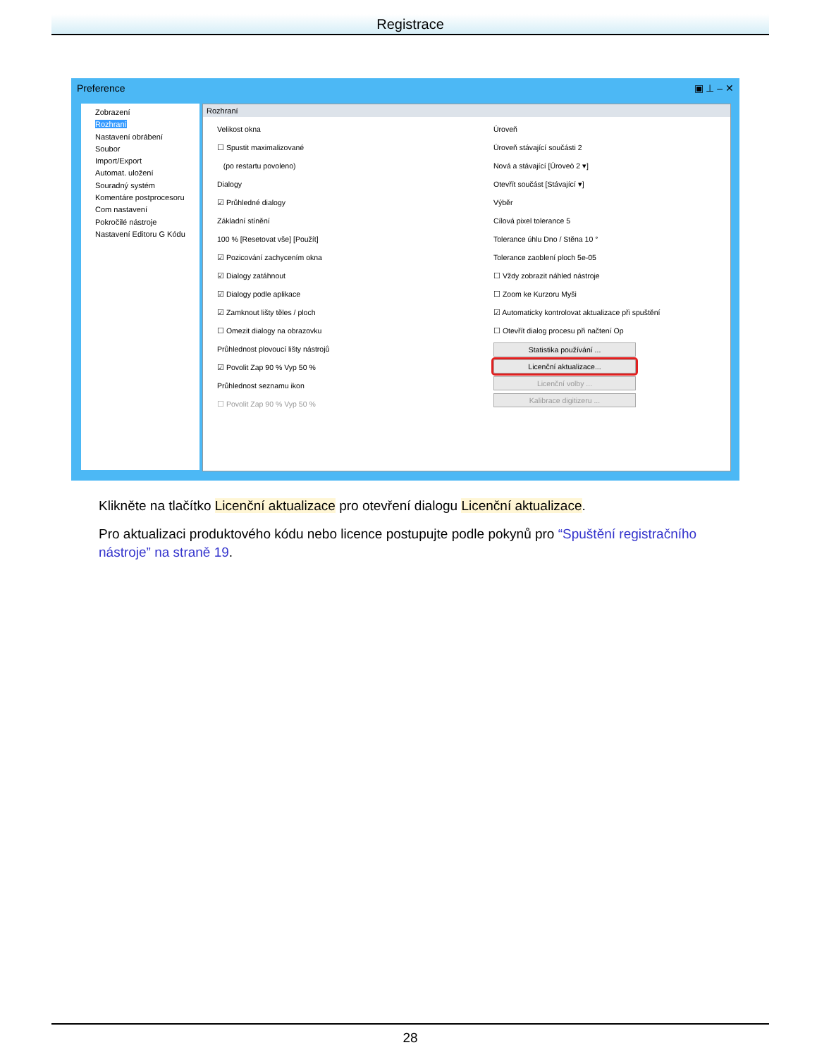Registrace
Preference ▣ ⊥ – ✕
Zobrazení
Rozhraní
Nastavení obrábení
Soubor
Import/Export
Automat. uložení
Souradný systém
Komentáre postprocesoru
Com nastavení
Pokročilé nástroje
Nastavení Editoru G Kódu
Rozhraní
Velikost okna
☐ Spustit maximalizované
(po restartu povoleno)
Dialogy
☑ Průhledné dialogy
Základní stínění
100 % [Resetovat vše] [Použít]
☑ Pozicování zachycením okna
☑ Dialogy zatáhnout
☑ Dialogy podle aplikace
☑ Zamknout lišty těles / ploch
☐ Omezit dialogy na obrazovku
Průhlednost plovoucí lišty nástrojů
☑ Povolit Zap 90 % Vyp 50 %
Průhlednost seznamu ikon
☐ Povolit Zap 90 % Vyp 50 %
Úroveň
Úroveň stávající součásti 2
Nová a stávající [Úroveò 2 ▾]
Otevřít součást [Stávající ▾]
Výběr
Cílová pixel tolerance 5
Tolerance úhlu Dno / Stěna 10 °
Tolerance zaoblení ploch 5e-05
☐ Vždy zobrazit náhled nástroje
☐ Zoom ke Kurzoru Myši
☑ Automaticky kontrolovat aktualizace při spuštění
☐ Otevřít dialog procesu při načtení Op
Statistika používání ...
Licenční aktualizace...
Licenční volby ...
Kalibrace digitizeru ...
Klikněte na tlačítko Licenční aktualizace pro otevření dialogu Licenční aktualizace.
Pro aktualizaci produktového kódu nebo licence postupujte podle pokynů pro “Spuštění registračního nástroje” na straně 19.
28